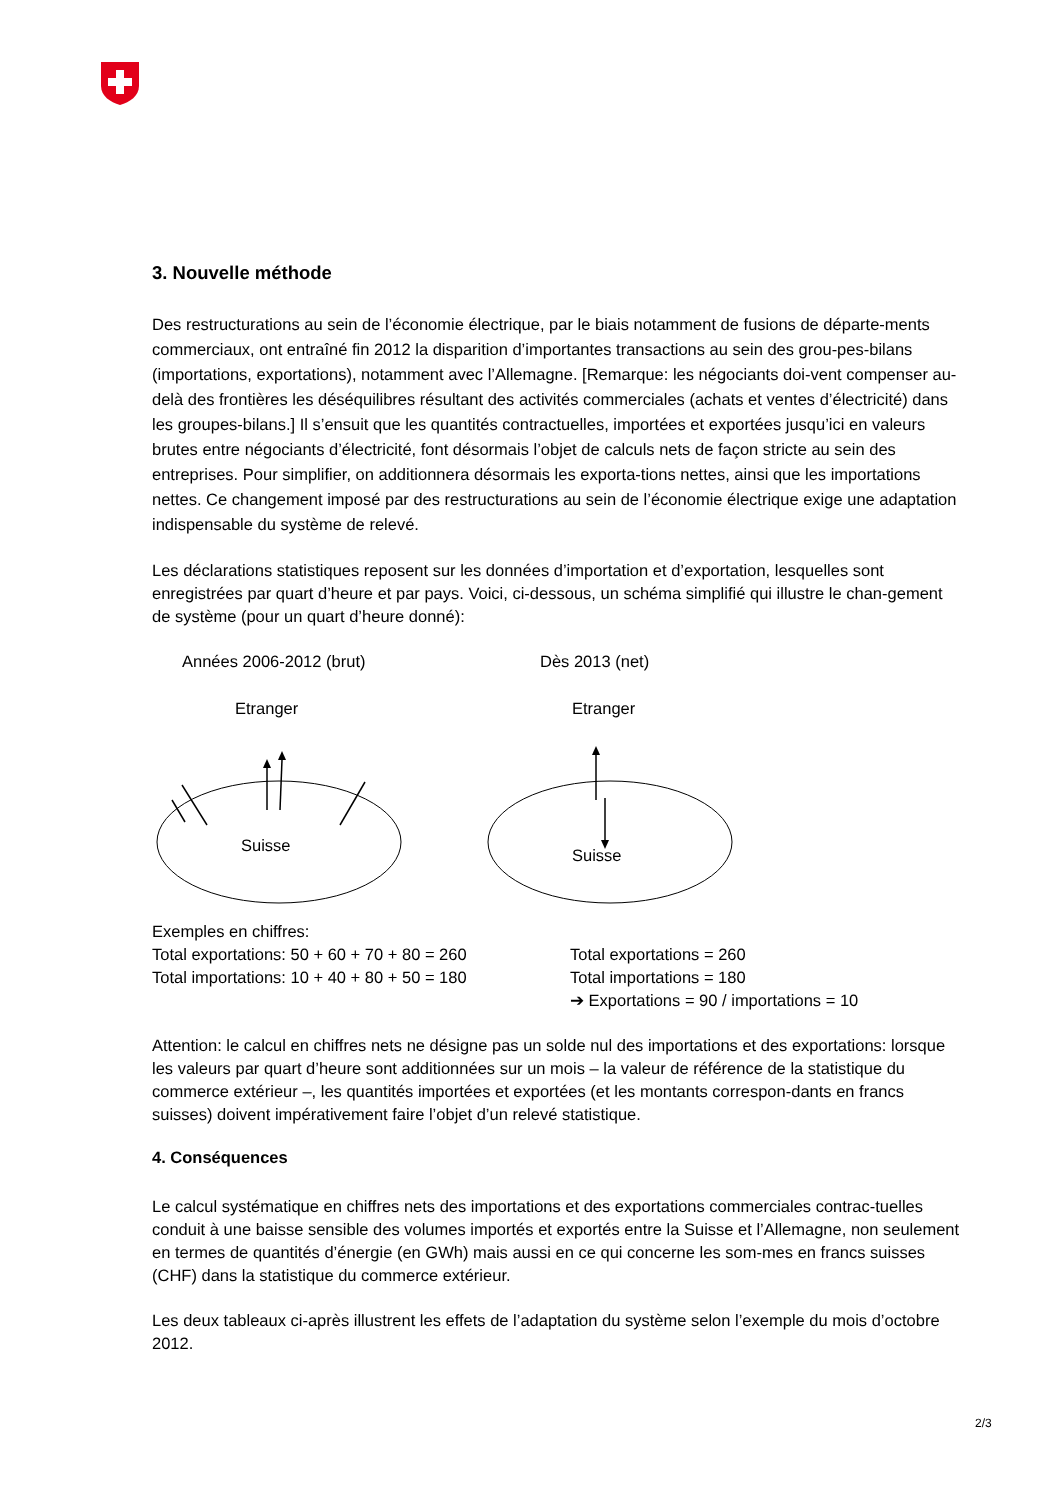3. Nouvelle méthode
Des restructurations au sein de l’économie électrique, par le biais notamment de fusions de départe-ments commerciaux, ont entraîné fin 2012 la disparition d’importantes transactions au sein des grou-pes-bilans (importations, exportations), notamment avec l’Allemagne. [Remarque: les négociants doi-vent compenser au-delà des frontières les déséquilibres résultant des activités commerciales (achats et ventes d’électricité) dans les groupes-bilans.] Il s’ensuit que les quantités contractuelles, importées et exportées jusqu’ici en valeurs brutes entre négociants d’électricité, font désormais l’objet de calculs nets de façon stricte au sein des entreprises. Pour simplifier, on additionnera désormais les exporta-tions nettes, ainsi que les importations nettes. Ce changement imposé par des restructurations au sein de l’économie électrique exige une adaptation indispensable du système de relevé.
Les déclarations statistiques reposent sur les données d’importation et d’exportation, lesquelles sont enregistrées par quart d’heure et par pays. Voici, ci-dessous, un schéma simplifié qui illustre le chan-gement de système (pour un quart d’heure donné):
Années 2006-2012 (brut) Dès 2013 (net)
Etranger Etranger
Suisse
Suisse
Exemples en chiffres:
Total exportations: 50 + 60 + 70 + 80 = 260
Total exportations = 260
Total importations: 10 + 40 + 80 + 50 = 180
Total importations = 180
➔ Exportations = 90 / importations = 10
Attention: le calcul en chiffres nets ne désigne pas un solde nul des importations et des exportations: lorsque les valeurs par quart d’heure sont additionnées sur un mois – la valeur de référence de la statistique du commerce extérieur –, les quantités importées et exportées (et les montants correspon-dants en francs suisses) doivent impérativement faire l’objet d’un relevé statistique.
4. Conséquences
Le calcul systématique en chiffres nets des importations et des exportations commerciales contrac-tuelles conduit à une baisse sensible des volumes importés et exportés entre la Suisse et l’Allemagne, non seulement en termes de quantités d’énergie (en GWh) mais aussi en ce qui concerne les som-mes en francs suisses (CHF) dans la statistique du commerce extérieur.
Les deux tableaux ci-après illustrent les effets de l’adaptation du système selon l’exemple du mois d’octobre 2012.
2/3